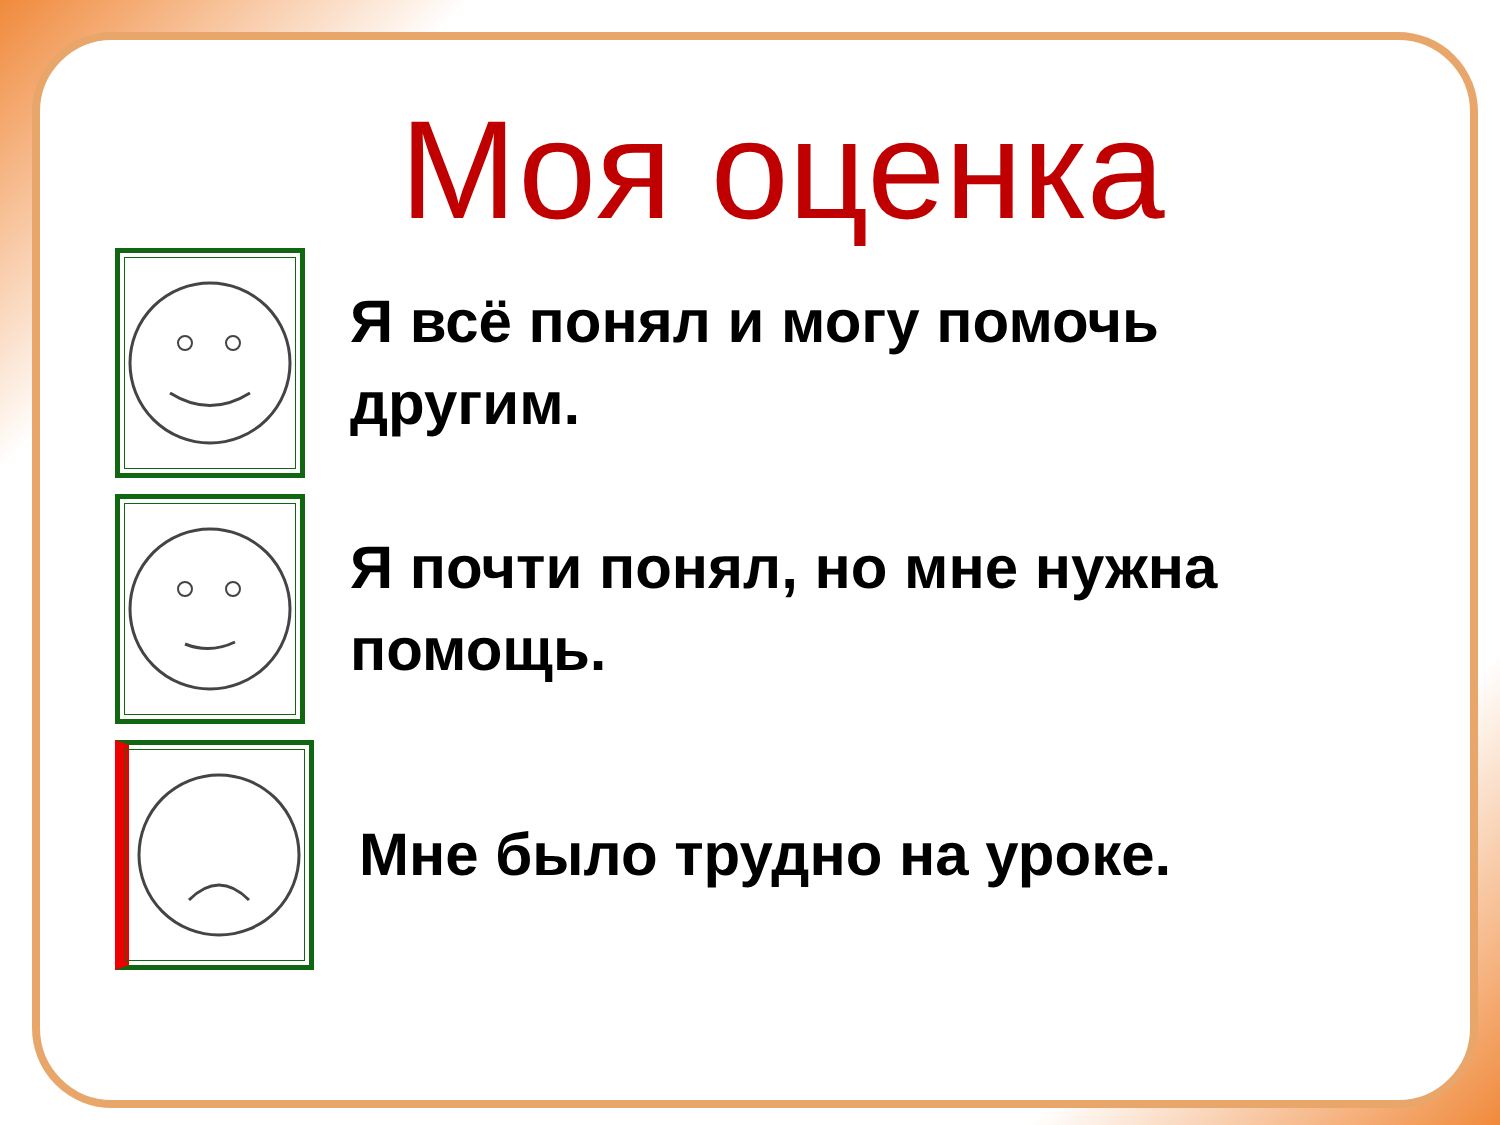Моя оценка
Я всё понял и могу помочь другим.
Я почти понял, но мне нужна помощь.
Мне было трудно на уроке.